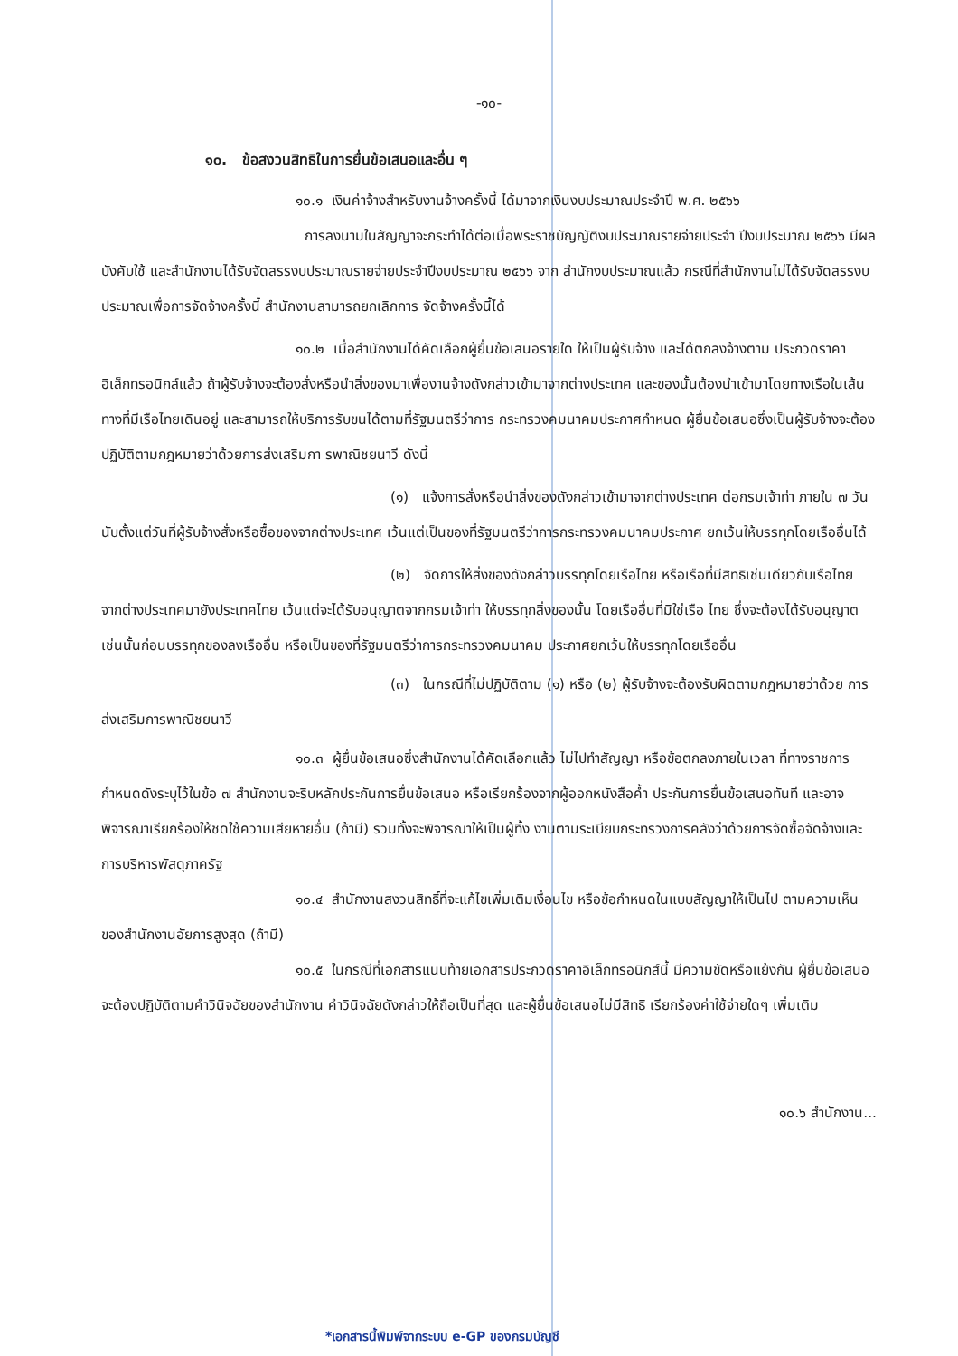-๑๐-
๑๐. ข้อสงวนสิทธิในการยื่นข้อเสนอและอื่น ๆ
๑๐.๑ เงินค่าจ้างสำหรับงานจ้างครั้งนี้ ได้มาจากเงินงบประมาณประจำปี พ.ศ. ๒๕๖๖
การลงนามในสัญญาจะกระทำได้ต่อเมื่อพระราชบัญญัติงบประมาณรายจ่ายประจำ ปีงบประมาณ ๒๕๖๖ มีผลบังคับใช้ และสำนักงานได้รับจัดสรรงบประมาณรายจ่ายประจำปีงบประมาณ ๒๕๖๖ จาก สำนักงบประมาณแล้ว กรณีที่สำนักงานไม่ได้รับจัดสรรงบประมาณเพื่อการจัดจ้างครั้งนี้ สำนักงานสามารถยกเลิกการ จัดจ้างครั้งนี้ได้
๑๐.๒ เมื่อสำนักงานได้คัดเลือกผู้ยื่นข้อเสนอรายใด ให้เป็นผู้รับจ้าง และได้ตกลงจ้างตาม ประกวดราคาอิเล็กทรอนิกส์แล้ว ถ้าผู้รับจ้างจะต้องสั่งหรือนำสิ่งของมาเพื่องานจ้างดังกล่าวเข้ามาจากต่างประเทศ และของนั้นต้องนำเข้ามาโดยทางเรือในเส้นทางที่มีเรือไทยเดินอยู่ และสามารถให้บริการรับขนได้ตามที่รัฐมนตรีว่าการ กระทรวงคมนาคมประกาศกำหนด ผู้ยื่นข้อเสนอซึ่งเป็นผู้รับจ้างจะต้องปฏิบัติตามกฎหมายว่าด้วยการส่งเสริมกา รพาณิชยนาวี ดังนี้
(๑) แจ้งการสั่งหรือนำสิ่งของดังกล่าวเข้ามาจากต่างประเทศ ต่อกรมเจ้าท่า ภายใน ๗ วัน นับตั้งแต่วันที่ผู้รับจ้างสั่งหรือซื้อของจากต่างประเทศ เว้นแต่เป็นของที่รัฐมนตรีว่าการกระทรวงคมนาคมประกาศ ยกเว้นให้บรรทุกโดยเรืออื่นได้
(๒) จัดการให้สิ่งของดังกล่าวบรรทุกโดยเรือไทย หรือเรือที่มีสิทธิเช่นเดียวกับเรือไทย จากต่างประเทศมายังประเทศไทย เว้นแต่จะได้รับอนุญาตจากกรมเจ้าท่า ให้บรรทุกสิ่งของนั้น โดยเรืออื่นที่มิใช่เรือ ไทย ซึ่งจะต้องได้รับอนุญาตเช่นนั้นก่อนบรรทุกของลงเรืออื่น หรือเป็นของที่รัฐมนตรีว่าการกระทรวงคมนาคม ประกาศยกเว้นให้บรรทุกโดยเรืออื่น
(๓) ในกรณีที่ไม่ปฏิบัติตาม (๑) หรือ (๒) ผู้รับจ้างจะต้องรับผิดตามกฎหมายว่าด้วย การส่งเสริมการพาณิชยนาวี
๑๐.๓ ผู้ยื่นข้อเสนอซึ่งสำนักงานได้คัดเลือกแล้ว ไม่ไปทำสัญญา หรือข้อตกลงภายในเวลา ที่ทางราชการกำหนดดังระบุไว้ในข้อ ๗ สำนักงานจะริบหลักประกันการยื่นข้อเสนอ หรือเรียกร้องจากผู้ออกหนังสือค้ำ ประกันการยื่นข้อเสนอทันที และอาจพิจารณาเรียกร้องให้ชดใช้ความเสียหายอื่น (ถ้ามี) รวมทั้งจะพิจารณาให้เป็นผู้ทิ้ง งานตามระเบียบกระทรวงการคลังว่าด้วยการจัดซื้อจัดจ้างและการบริหารพัสดุภาครัฐ
๑๐.๔ สำนักงานสงวนสิทธิ์ที่จะแก้ไขเพิ่มเติมเงื่อนไข หรือข้อกำหนดในแบบสัญญาให้เป็นไป ตามความเห็นของสำนักงานอัยการสูงสุด (ถ้ามี)
๑๐.๕ ในกรณีที่เอกสารแนบท้ายเอกสารประกวดราคาอิเล็กทรอนิกส์นี้ มีความขัดหรือแย้งกัน ผู้ยื่นข้อเสนอจะต้องปฏิบัติตามคำวินิจฉัยของสำนักงาน คำวินิจฉัยดังกล่าวให้ถือเป็นที่สุด และผู้ยื่นข้อเสนอไม่มีสิทธิ เรียกร้องค่าใช้จ่ายใดๆ เพิ่มเติม
๑๐.๖ สำนักงาน...
*เอกสารนี้พิมพ์จากระบบ e-GP ของกรมบัญชี